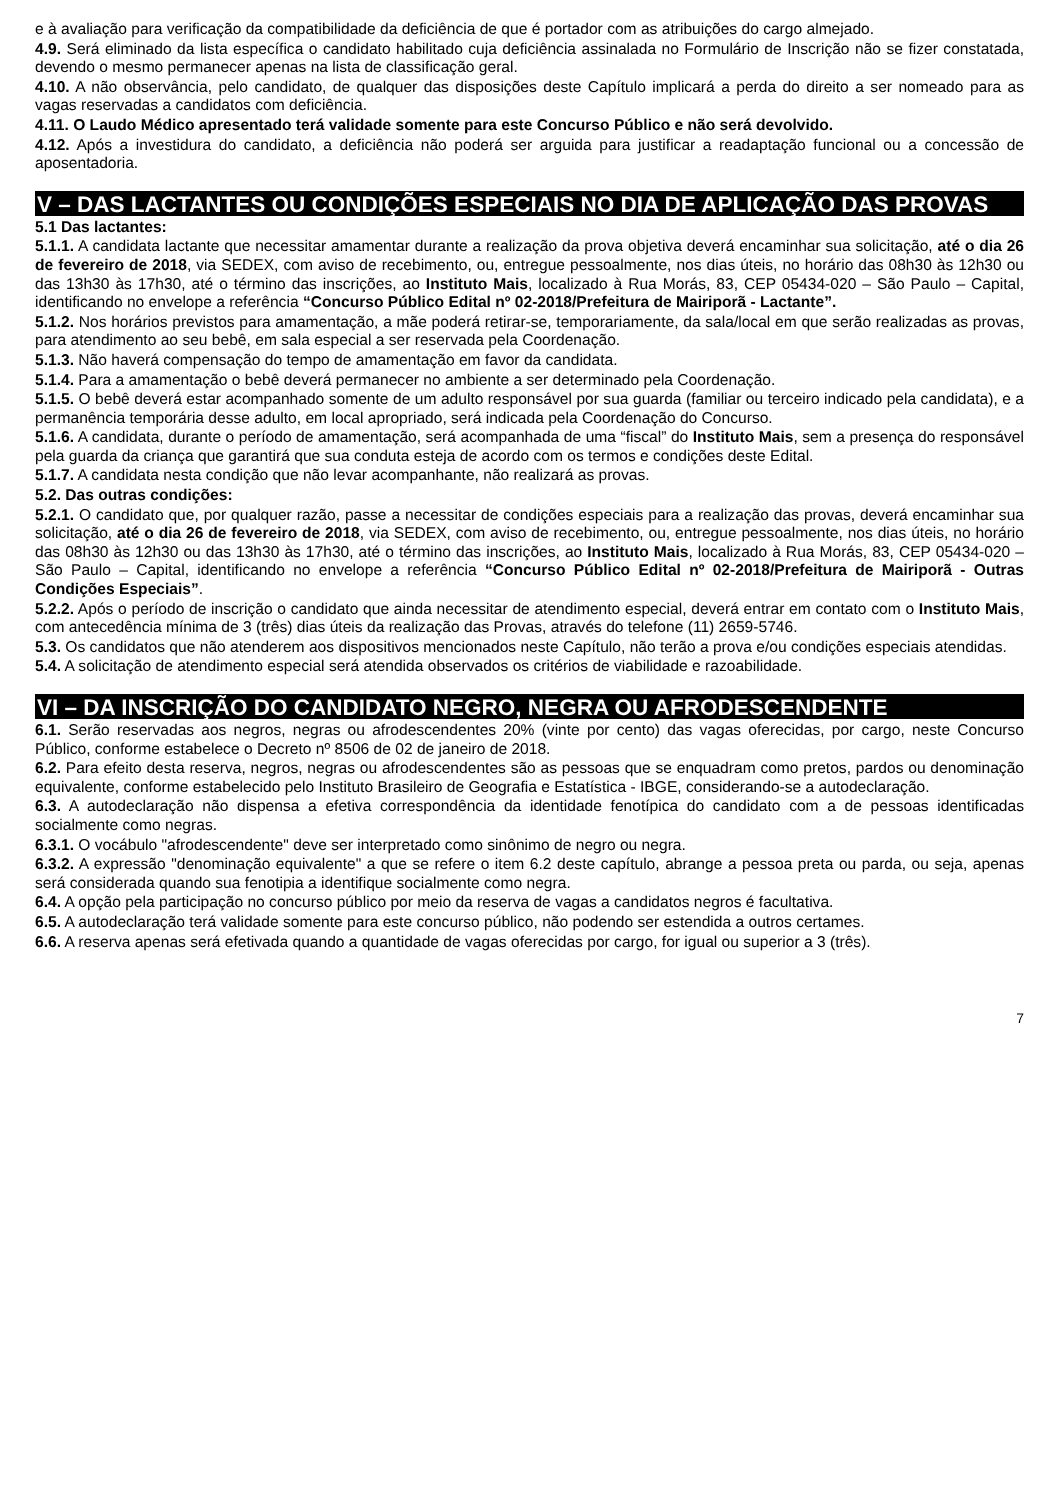e à avaliação para verificação da compatibilidade da deficiência de que é portador com as atribuições do cargo almejado.
4.9. Será eliminado da lista específica o candidato habilitado cuja deficiência assinalada no Formulário de Inscrição não se fizer constatada, devendo o mesmo permanecer apenas na lista de classificação geral.
4.10. A não observância, pelo candidato, de qualquer das disposições deste Capítulo implicará a perda do direito a ser nomeado para as vagas reservadas a candidatos com deficiência.
4.11. O Laudo Médico apresentado terá validade somente para este Concurso Público e não será devolvido.
4.12. Após a investidura do candidato, a deficiência não poderá ser arguida para justificar a readaptação funcional ou a concessão de aposentadoria.
V – DAS LACTANTES OU CONDIÇÕES ESPECIAIS NO DIA DE APLICAÇÃO DAS PROVAS
5.1 Das lactantes:
5.1.1. A candidata lactante que necessitar amamentar durante a realização da prova objetiva deverá encaminhar sua solicitação, até o dia 26 de fevereiro de 2018, via SEDEX, com aviso de recebimento, ou, entregue pessoalmente, nos dias úteis, no horário das 08h30 às 12h30 ou das 13h30 às 17h30, até o término das inscrições, ao Instituto Mais, localizado à Rua Morás, 83, CEP 05434-020 – São Paulo – Capital, identificando no envelope a referência “Concurso Público Edital nº 02-2018/Prefeitura de Mairiporã - Lactante”.
5.1.2. Nos horários previstos para amamentação, a mãe poderá retirar-se, temporariamente, da sala/local em que serão realizadas as provas, para atendimento ao seu bebê, em sala especial a ser reservada pela Coordenação.
5.1.3. Não haverá compensação do tempo de amamentação em favor da candidata.
5.1.4. Para a amamentação o bebê deverá permanecer no ambiente a ser determinado pela Coordenação.
5.1.5. O bebê deverá estar acompanhado somente de um adulto responsável por sua guarda (familiar ou terceiro indicado pela candidata), e a permanência temporária desse adulto, em local apropriado, será indicada pela Coordenação do Concurso.
5.1.6. A candidata, durante o período de amamentação, será acompanhada de uma “fiscal” do Instituto Mais, sem a presença do responsável pela guarda da criança que garantirá que sua conduta esteja de acordo com os termos e condições deste Edital.
5.1.7. A candidata nesta condição que não levar acompanhante, não realizará as provas.
5.2. Das outras condições:
5.2.1. O candidato que, por qualquer razão, passe a necessitar de condições especiais para a realização das provas, deverá encaminhar sua solicitação, até o dia 26 de fevereiro de 2018, via SEDEX, com aviso de recebimento, ou, entregue pessoalmente, nos dias úteis, no horário das 08h30 às 12h30 ou das 13h30 às 17h30, até o término das inscrições, ao Instituto Mais, localizado à Rua Morás, 83, CEP 05434-020 – São Paulo – Capital, identificando no envelope a referência “Concurso Público Edital nº 02-2018/Prefeitura de Mairiporã - Outras Condições Especiais”.
5.2.2. Após o período de inscrição o candidato que ainda necessitar de atendimento especial, deverá entrar em contato com o Instituto Mais, com antecedência mínima de 3 (três) dias úteis da realização das Provas, através do telefone (11) 2659-5746.
5.3. Os candidatos que não atenderem aos dispositivos mencionados neste Capítulo, não terão a prova e/ou condições especiais atendidas.
5.4. A solicitação de atendimento especial será atendida observados os critérios de viabilidade e razoabilidade.
VI – DA INSCRIÇÃO DO CANDIDATO NEGRO, NEGRA OU AFRODESCENDENTE
6.1. Serão reservadas aos negros, negras ou afrodescendentes 20% (vinte por cento) das vagas oferecidas, por cargo, neste Concurso Público, conforme estabelece o Decreto nº 8506 de 02 de janeiro de 2018.
6.2. Para efeito desta reserva, negros, negras ou afrodescendentes são as pessoas que se enquadram como pretos, pardos ou denominação equivalente, conforme estabelecido pelo Instituto Brasileiro de Geografia e Estatística - IBGE, considerando-se a autodeclaração.
6.3. A autodeclaração não dispensa a efetiva correspondência da identidade fenotípica do candidato com a de pessoas identificadas socialmente como negras.
6.3.1. O vocábulo "afrodescendente" deve ser interpretado como sinônimo de negro ou negra.
6.3.2. A expressão "denominação equivalente" a que se refere o item 6.2 deste capítulo, abrange a pessoa preta ou parda, ou seja, apenas será considerada quando sua fenotipia a identifique socialmente como negra.
6.4. A opção pela participação no concurso público por meio da reserva de vagas a candidatos negros é facultativa.
6.5. A autodeclaração terá validade somente para este concurso público, não podendo ser estendida a outros certames.
6.6. A reserva apenas será efetivada quando a quantidade de vagas oferecidas por cargo, for igual ou superior a 3 (três).
7